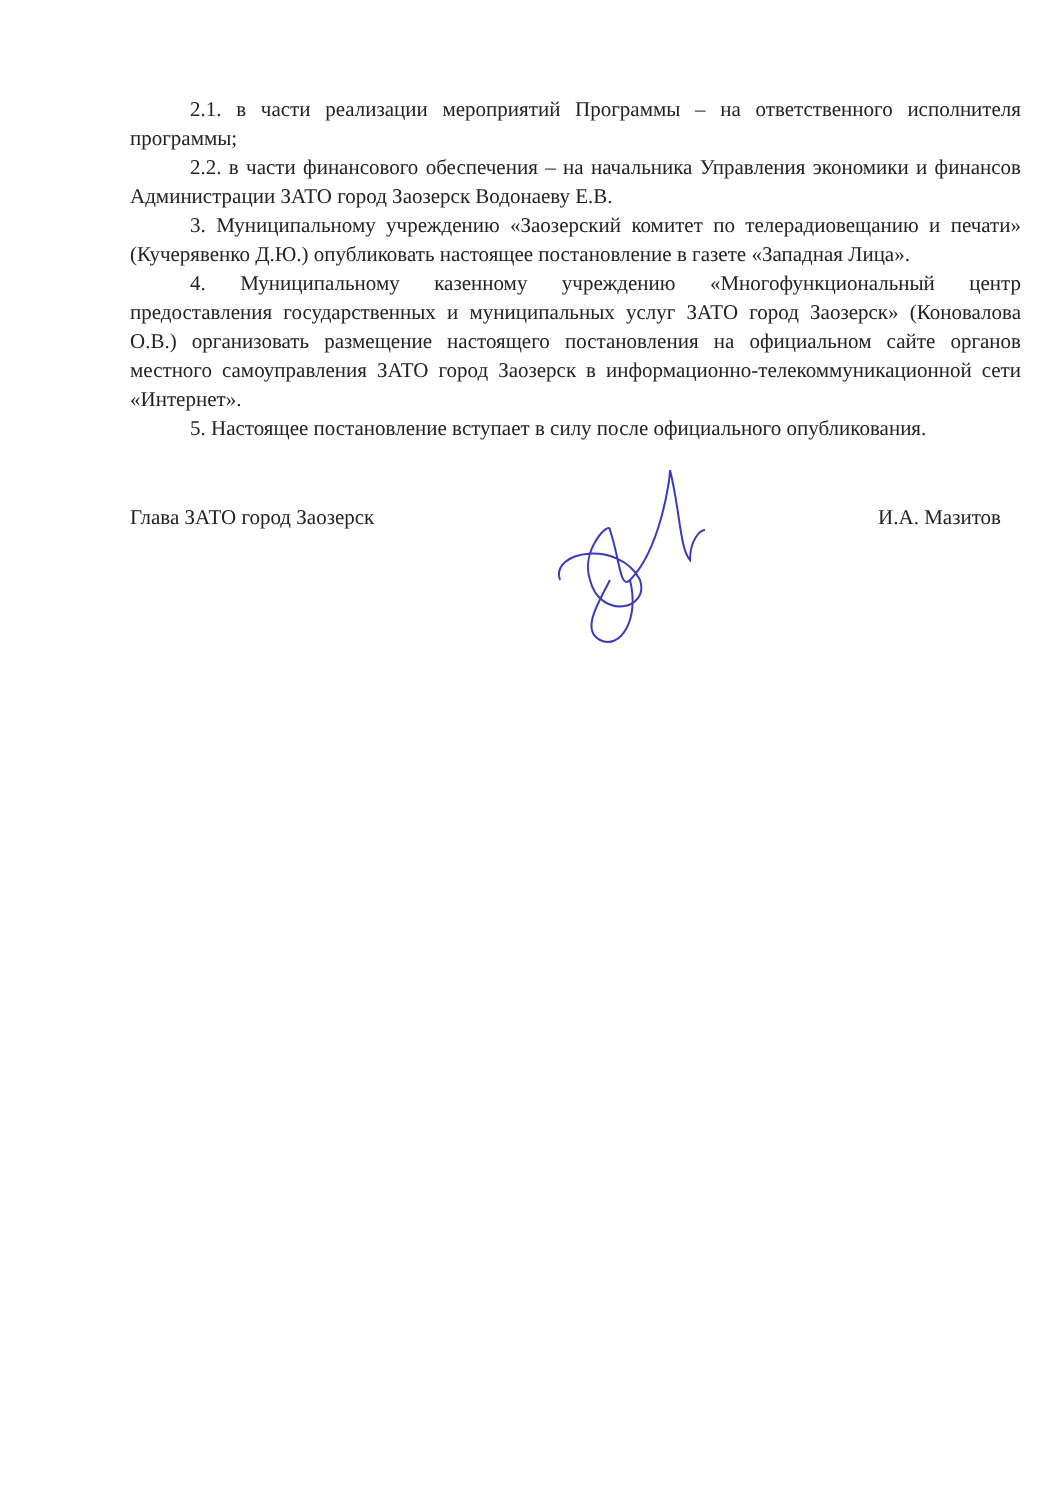2.1. в части реализации мероприятий Программы – на ответственного исполнителя программы;
2.2. в части финансового обеспечения – на начальника Управления экономики и финансов Администрации ЗАТО город Заозерск Водонаеву Е.В.
3. Муниципальному учреждению «Заозерский комитет по телерадиовещанию и печати» (Кучерявенко Д.Ю.) опубликовать настоящее постановление в газете «Западная Лица».
4. Муниципальному казенному учреждению «Многофункциональный центр предоставления государственных и муниципальных услуг ЗАТО город Заозерск» (Коновалова О.В.) организовать размещение настоящего постановления на официальном сайте органов местного самоуправления ЗАТО город Заозерск в информационно-телекоммуникационной сети «Интернет».
5. Настоящее постановление вступает в силу после официального опубликования.
Глава ЗАТО город Заозерск И.А. Мазитов